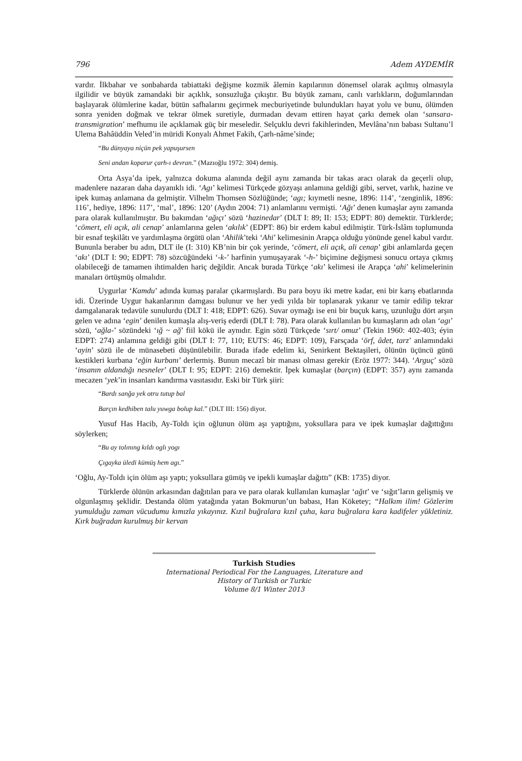796 Adem AYDEMİR
vardır. İlkbahar ve sonbaharda tabiattaki değişme kozmik âlemin kapılarının dönemsel olarak açılmış olmasıyla ilgilidir ve büyük zamandaki bir açıklık, sonsuzluğa çıkıştır. Bu büyük zamanı, canlı varlıkların, doğumlarından başlayarak ölümlerine kadar, bütün safhalarını geçirmek mecburiyetinde bulundukları hayat yolu ve bunu, ölümden sonra yeniden doğmak ve tekrar ölmek suretiyle, durmadan devam ettiren hayat çarkı demek olan ‘sansara-transmigration’ mefhumu ile açıklamak güç bir meseledir. Selçuklu devri fakihlerinden, Mevlâna’nın babası Sultanu’l Ulema Bahâüddin Veled’in müridi Konyalı Ahmet Fakih, Çarh-nâme’sinde;
“Bu dünyaya niçün pek yapuşursen
Seni andan koparur çarh-ı devran.” (Mazıoğlu 1972: 304) demiş.
Orta Asya’da ipek, yalnızca dokuma alanında değil aynı zamanda bir takas aracı olarak da geçerli olup, madenlere nazaran daha dayanıklı idi. ‘Agı’ kelimesi Türkçede gözyaşı anlamına geldiği gibi, servet, varlık, hazine ve ipek kumaş anlamana da gelmiştir. Vilhelm Thomsen Sözlüğünde; ‘agı; kıymetli nesne, 1896: 114’, ‘zenginlik, 1896: 116’, hediye, 1896: 117’, ‘mal’, 1896: 120’ (Aydın 2004: 71) anlamlarını vermişti. ‘Ağı’ denen kumaşlar aynı zamanda para olarak kullanılmıştır. Bu bakımdan ‘ağıçı’ sözü ‘hazinedar’ (DLT I: 89; II: 153; EDPT: 80) demektir. Türklerde; ‘cömert, eli açık, ali cenap’ anlamlarına gelen ‘akılık’ (EDPT: 86) bir erdem kabul edilmiştir. Türk-İslâm toplumunda bir esnaf teşkilâtı ve yardımlaşma örgütü olan ‘Ahilik’teki ‘Ahi’ kelimesinin Arapça olduğu yönünde genel kabul vardır. Bununla beraber bu adın, DLT ile (I: 310) KB’nin bir çok yerinde, ‘cömert, eli açık, ali cenap’ gibi anlamlarda geçen ‘akı’ (DLT I: 90; EDPT: 78) sözcüğündeki ‘-k-’ harfinin yumuşayarak ‘-h-’ biçimine değişmesi sonucu ortaya çıkmış olabileceği de tamamen ihtimalden hariç değildir. Ancak burada Türkçe ‘akı’ kelimesi ile Arapça ‘ahi’ kelimelerinin manaları örtüşmüş olmalıdır.
Uygurlar ‘Kamdu’ adında kumaş paralar çıkarmışlardı. Bu para boyu iki metre kadar, eni bir karış ebatlarında idi. Üzerinde Uygur hakanlarının damgası bulunur ve her yedi yılda bir toplanarak yıkanır ve tamir edilip tekrar damgalanarak tedavüle sunulurdu (DLT I: 418; EDPT: 626). Suvar oymağı ise eni bir buçuk karış, uzunluğu dört arşın gelen ve adına ‘egin’ denilen kumaşla alış-veriş ederdi (DLT I: 78). Para olarak kullanılan bu kumaşların adı olan ‘agı’ sözü, ‘ağla-’ sözündeki ‘ığ ~ ağ’ fiil kökü ile aynıdır. Egin sözü Türkçede ‘sırt/ omuz’ (Tekin 1960: 402-403; éyin EDPT: 274) anlamına geldiği gibi (DLT I: 77, 110; EUTS: 46; EDPT: 109), Farsçada ‘örf, âdet, tarz’ anlamındaki ‘ayin’ sözü ile de münasebeti düşünülebilir. Burada ifade edelim ki, Senirkent Bektaşileri, ölünün üçüncü günü kestikleri kurbana ‘eğin kurbanı’ derlermiş. Bunun mecazî bir manası olması gerekir (Eröz 1977: 344). ‘Arguç’ sözü ‘insanın aldandığı nesneler’ (DLT I: 95; EDPT: 216) demektir. İpek kumaşlar (barçın) (EDPT: 357) aynı zamanda mecazen ‘yek’in insanları kandırma vasıtasıdır. Eski bir Türk şiiri:
“Bardı sanğa yek otru tutup bal
Barçın kedhiben talu yuwga bolup kal.” (DLT III: 156) diyor.
Yusuf Has Hacib, Ay-Toldı için oğlunun ölüm aşı yaptığını, yoksullara para ve ipek kumaşlar dağıttığını söylerken;
“Bu ay tolınıng kıldı oglı yogı
Çıgayka üledi kümüş hem agı.”
‘Oğlu, Ay-Toldı için ölüm aşı yaptı; yoksullara gümüş ve ipekli kumaşlar dağıttı” (KB: 1735) diyor.
Türklerde ölünün arkasından dağıtılan para ve para olarak kullanılan kumaşlar ‘ağıt’ ve ‘sığıt’ların gelişmiş ve olgunlaşmış şeklidir. Destanda ölüm yatağında yatan Bokmurun’un babası, Han Köketey; “Halkım ilim! Gözlerim yumulduğu zaman vücudumu kımızla yıkayınız. Kızıl buğralara kızıl çuha, kara buğralara kara kadifeler yükletiniz. Kırk buğradan kurulmuş bir kervan
Turkish Studies
International Periodical For the Languages, Literature and History of Turkish or Turkic
Volume 8/1 Winter 2013